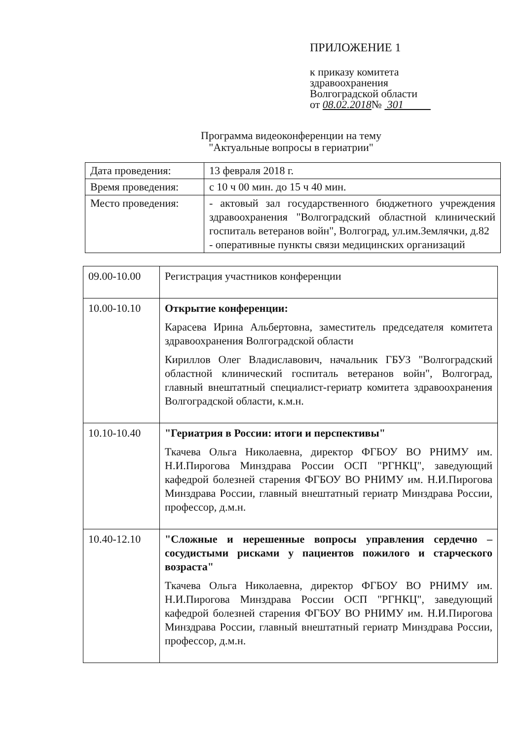ПРИЛОЖЕНИЕ 1
к приказу комитета
здравоохранения
Волгоградской области
от 08.02.2018№ 301
Программа видеоконференции на тему
"Актуальные вопросы в гериатрии"
| Дата проведения: | 13 февраля 2018 г. |
| Время проведения: | с 10 ч 00 мин. до 15 ч 40 мин. |
| Место проведения: | - актовый зал государственного бюджетного учреждения здравоохранения "Волгоградский областной клинический госпиталь ветеранов войн", Волгоград, ул.им.Землячки, д.82 - оперативные пункты связи медицинских организаций |
| 09.00-10.00 | Регистрация участников конференции |
| 10.00-10.10 | Открытие конференции: Карасева Ирина Альбертовна, заместитель председателя комитета здравоохранения Волгоградской области Кириллов Олег Владиславович, начальник ГБУЗ "Волгоградский областной клинический госпиталь ветеранов войн", Волгоград, главный внештатный специалист-гериатр комитета здравоохранения Волгоградской области, к.м.н. |
| 10.10-10.40 | "Гериатрия в России: итоги и перспективы" Ткачева Ольга Николаевна, директор ФГБОУ ВО РНИМУ им. Н.И.Пирогова Минздрава России ОСП "РГНКЦ", заведующий кафедрой болезней старения ФГБОУ ВО РНИМУ им. Н.И.Пирогова Минздрава России, главный внештатный гериатр Минздрава России, профессор, д.м.н. |
| 10.40-12.10 | "Сложные и нерешенные вопросы управления сердечно – сосудистыми рисками у пациентов пожилого и старческого возраста" Ткачева Ольга Николаевна, директор ФГБОУ ВО РНИМУ им. Н.И.Пирогова Минздрава России ОСП "РГНКЦ", заведующий кафедрой болезней старения ФГБОУ ВО РНИМУ им. Н.И.Пирогова Минздрава России, главный внештатный гериатр Минздрава России, профессор, д.м.н. |